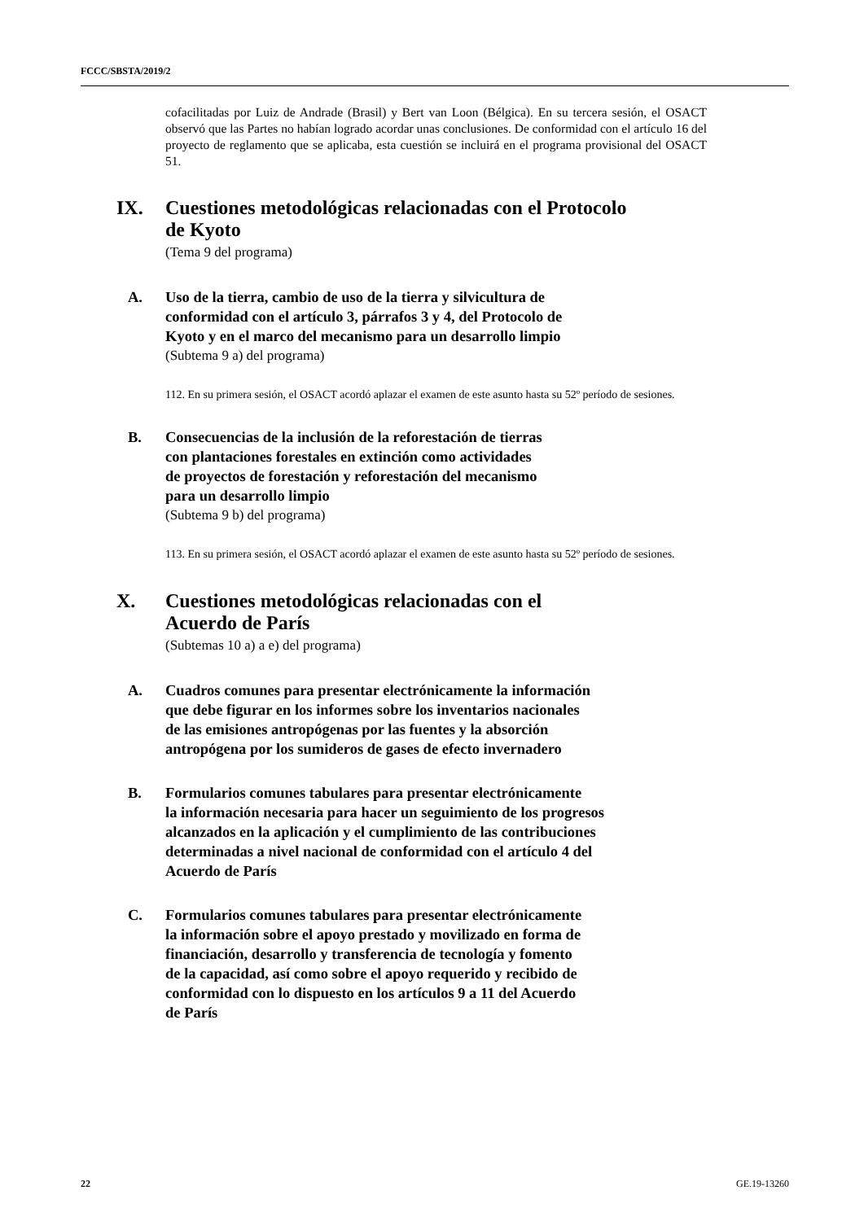FCCC/SBSTA/2019/2
cofacilitadas por Luiz de Andrade (Brasil) y Bert van Loon (Bélgica). En su tercera sesión, el OSACT observó que las Partes no habían logrado acordar unas conclusiones. De conformidad con el artículo 16 del proyecto de reglamento que se aplicaba, esta cuestión se incluirá en el programa provisional del OSACT 51.
IX. Cuestiones metodológicas relacionadas con el Protocolo
de Kyoto
(Tema 9 del programa)
A. Uso de la tierra, cambio de uso de la tierra y silvicultura de
conformidad con el artículo 3, párrafos 3 y 4, del Protocolo de
Kyoto y en el marco del mecanismo para un desarrollo limpio
(Subtema 9 a) del programa)
112. En su primera sesión, el OSACT acordó aplazar el examen de este asunto hasta su 52º período de sesiones.
B. Consecuencias de la inclusión de la reforestación de tierras
con plantaciones forestales en extinción como actividades
de proyectos de forestación y reforestación del mecanismo
para un desarrollo limpio
(Subtema 9 b) del programa)
113. En su primera sesión, el OSACT acordó aplazar el examen de este asunto hasta su 52º período de sesiones.
X. Cuestiones metodológicas relacionadas con el
Acuerdo de París
(Subtemas 10 a) a e) del programa)
A. Cuadros comunes para presentar electrónicamente la información
que debe figurar en los informes sobre los inventarios nacionales
de las emisiones antropógenas por las fuentes y la absorción
antropógena por los sumideros de gases de efecto invernadero
B. Formularios comunes tabulares para presentar electrónicamente
la información necesaria para hacer un seguimiento de los progresos
alcanzados en la aplicación y el cumplimiento de las contribuciones
determinadas a nivel nacional de conformidad con el artículo 4 del
Acuerdo de París
C. Formularios comunes tabulares para presentar electrónicamente
la información sobre el apoyo prestado y movilizado en forma de
financiación, desarrollo y transferencia de tecnología y fomento
de la capacidad, así como sobre el apoyo requerido y recibido de
conformidad con lo dispuesto en los artículos 9 a 11 del Acuerdo
de París
22 GE.19-13260